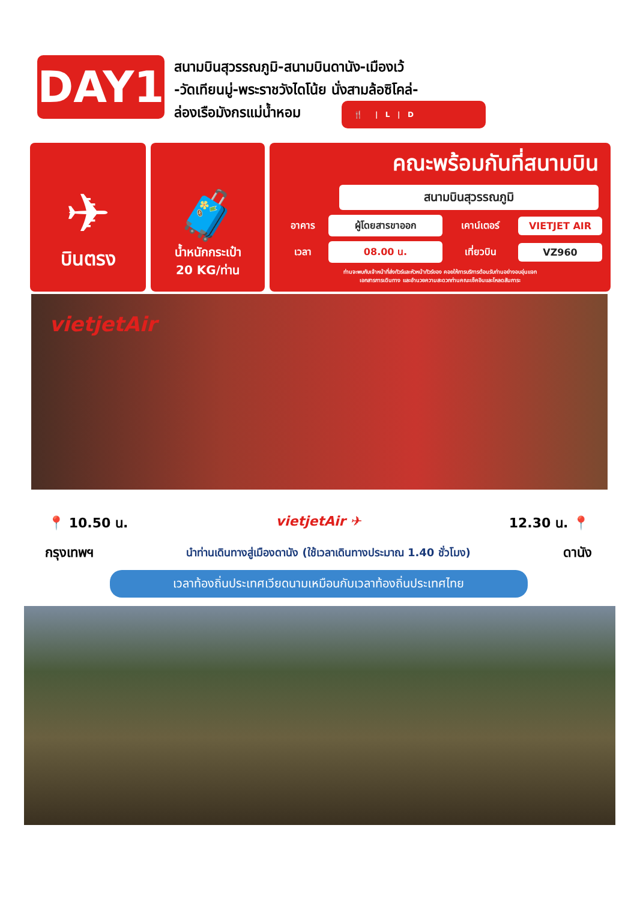DAY1
สนามบินสุวรรณภูมิ-สนามบินดานัง-เมืองเว้
-วัดเทียนมู่-พระราชวังไดโน้ย นั่งสามล้อซิโคล่-
ล่องเรือมังกรแม่น้ำหอม 🍴 | L | D
✈
บินตรง
🧳
น้ำหนักกระเป๋า
20 KG/ท่าน
คณะพร้อมกันที่สนามบิน
สนามบินสุวรรณภูมิ
อาคาร ผู้โดยสารขาออก เคาน์เตอร์ VIETJET AIR เวลา 08.00 น. เที่ยวบิน VZ960
ท่านจะพบกับเจ้าหน้าที่ส่งทัวร์และหัวหน้าทัวร์ของ คอยให้การบริการต้อนรับท่านอย่างอบอุ่นแจก
เอกสารการเดินทาง และอำนวยความสะดวกท่านคณะเช็คอินและโหลดสัมภาระ
vietjetAir
📍 10.50 น. vietjetAir ✈ 12.30 น. 📍
กรุงเทพฯ นำท่านเดินทางสู่เมืองดานัง (ใช้เวลาเดินทางประมาณ 1.40 ชั่วโมง) ดานัง
เวลาท้องถิ่นประเทศเวียดนามเหมือนกับเวลาท้องถิ่นประเทศไทย